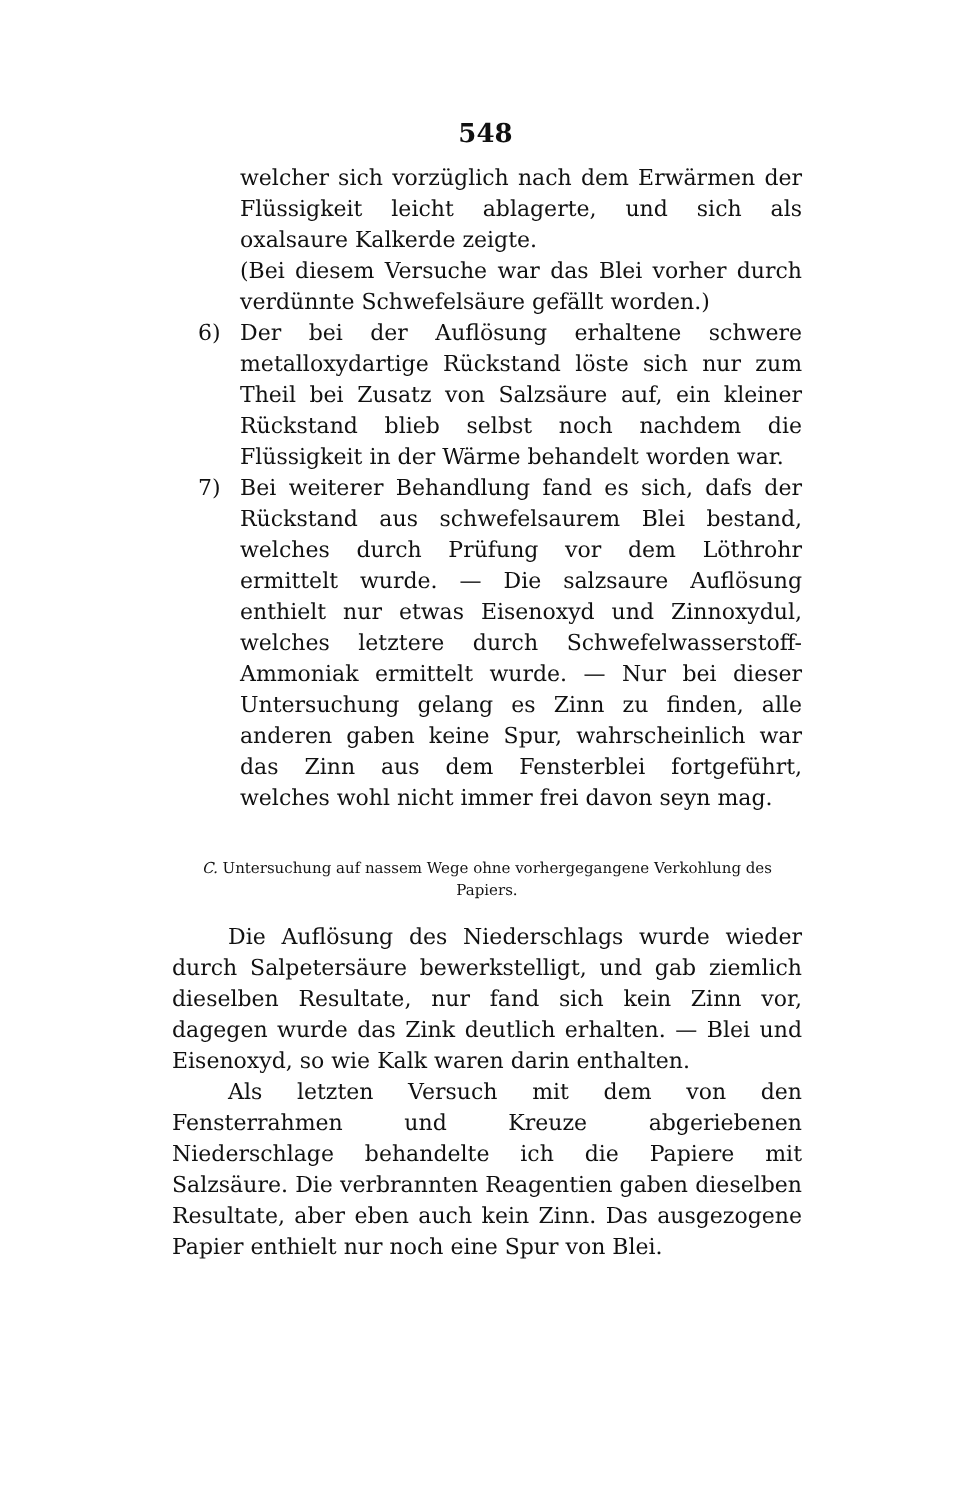548
welcher sich vorzüglich nach dem Erwärmen der Flüssigkeit leicht ablagerte, und sich als oxalsaure Kalkerde zeigte.
(Bei diesem Versuche war das Blei vorher durch verdünnte Schwefelsäure gefällt worden.)
6) Der bei der Auflösung erhaltene schwere metalloxydartige Rückstand löste sich nur zum Theil bei Zusatz von Salzsäure auf, ein kleiner Rückstand blieb selbst noch nachdem die Flüssigkeit in der Wärme behandelt worden war.
7) Bei weiterer Behandlung fand es sich, dafs der Rückstand aus schwefelsaurem Blei bestand, welches durch Prüfung vor dem Löthrohr ermittelt wurde. — Die salzsaure Auflösung enthielt nur etwas Eisenoxyd und Zinnoxydul, welches letztere durch Schwefelwasserstoff-Ammoniak ermittelt wurde. — Nur bei dieser Untersuchung gelang es Zinn zu finden, alle anderen gaben keine Spur, wahrscheinlich war das Zinn aus dem Fensterblei fortgeführt, welches wohl nicht immer frei davon seyn mag.
C. Untersuchung auf nassem Wege ohne vorhergegangene Verkohlung des Papiers.
Die Auflösung des Niederschlags wurde wieder durch Salpetersäure bewerkstelligt, und gab ziemlich dieselben Resultate, nur fand sich kein Zinn vor, dagegen wurde das Zink deutlich erhalten. — Blei und Eisenoxyd, so wie Kalk waren darin enthalten.
Als letzten Versuch mit dem von den Fensterrahmen und Kreuze abgeriebenen Niederschlage behandelte ich die Papiere mit Salzsäure. Die verbrannten Reagentien gaben dieselben Resultate, aber eben auch kein Zinn. Das ausgezogene Papier enthielt nur noch eine Spur von Blei.